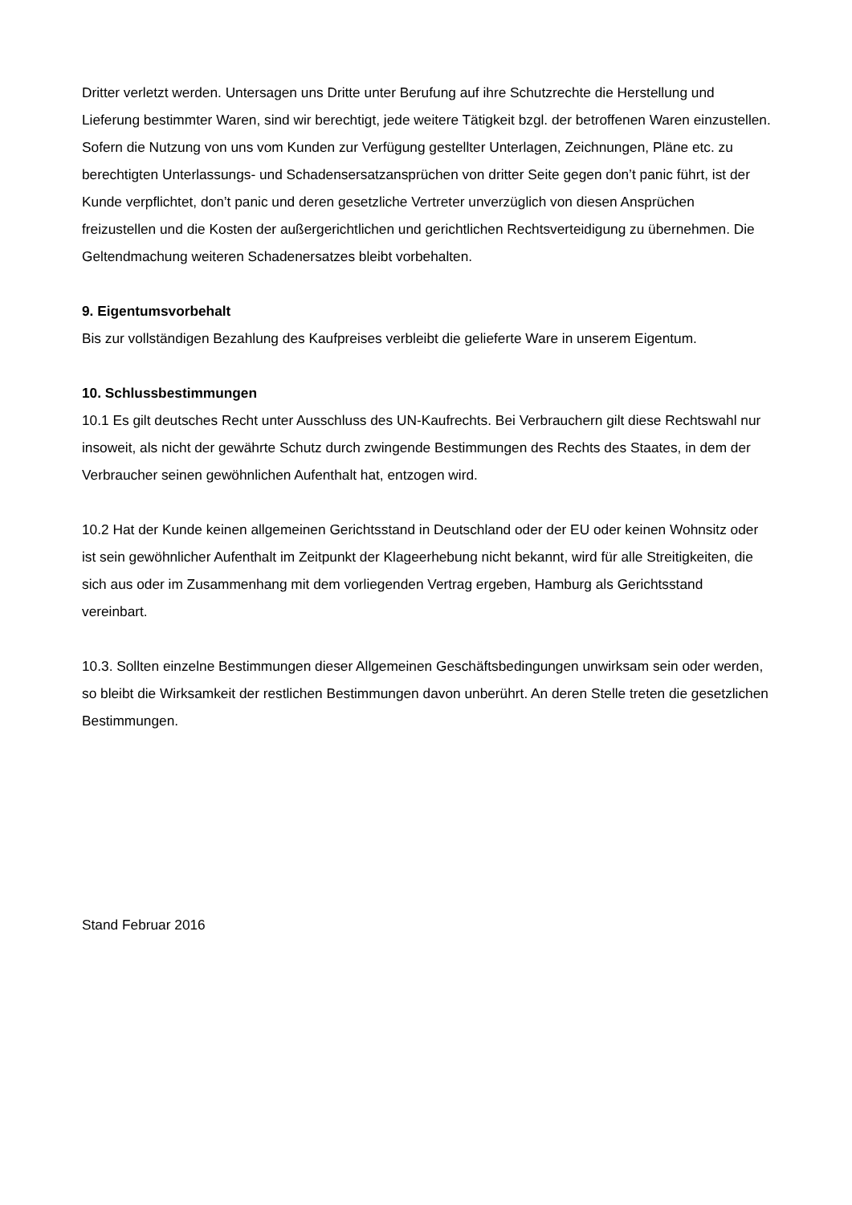Dritter verletzt werden. Untersagen uns Dritte unter Berufung auf ihre Schutzrechte die Herstellung und Lieferung bestimmter Waren, sind wir berechtigt, jede weitere Tätigkeit bzgl. der betroffenen Waren einzustellen. Sofern die Nutzung von uns vom Kunden zur Verfügung gestellter Unterlagen, Zeichnungen, Pläne etc. zu berechtigten Unterlassungs- und Schadensersatzansprüchen von dritter Seite gegen don’t panic führt, ist der Kunde verpflichtet, don’t panic und deren gesetzliche Vertreter unverzüglich von diesen Ansprüchen freizustellen und die Kosten der außergerichtlichen und gerichtlichen Rechtsverteidigung zu übernehmen. Die Geltendmachung weiteren Schadenersatzes bleibt vorbehalten.
9. Eigentumsvorbehalt
Bis zur vollständigen Bezahlung des Kaufpreises verbleibt die gelieferte Ware in unserem Eigentum.
10. Schlussbestimmungen
10.1 Es gilt deutsches Recht unter Ausschluss des UN-Kaufrechts. Bei Verbrauchern gilt diese Rechtswahl nur insoweit, als nicht der gewährte Schutz durch zwingende Bestimmungen des Rechts des Staates, in dem der Verbraucher seinen gewöhnlichen Aufenthalt hat, entzogen wird.
10.2 Hat der Kunde keinen allgemeinen Gerichtsstand in Deutschland oder der EU oder keinen Wohnsitz oder ist sein gewöhnlicher Aufenthalt im Zeitpunkt der Klageerhebung nicht bekannt, wird für alle Streitigkeiten, die sich aus oder im Zusammenhang mit dem vorliegenden Vertrag ergeben, Hamburg als Gerichtsstand vereinbart.
10.3. Sollten einzelne Bestimmungen dieser Allgemeinen Geschäftsbedingungen unwirksam sein oder werden, so bleibt die Wirksamkeit der restlichen Bestimmungen davon unberührt. An deren Stelle treten die gesetzlichen Bestimmungen.
Stand Februar 2016